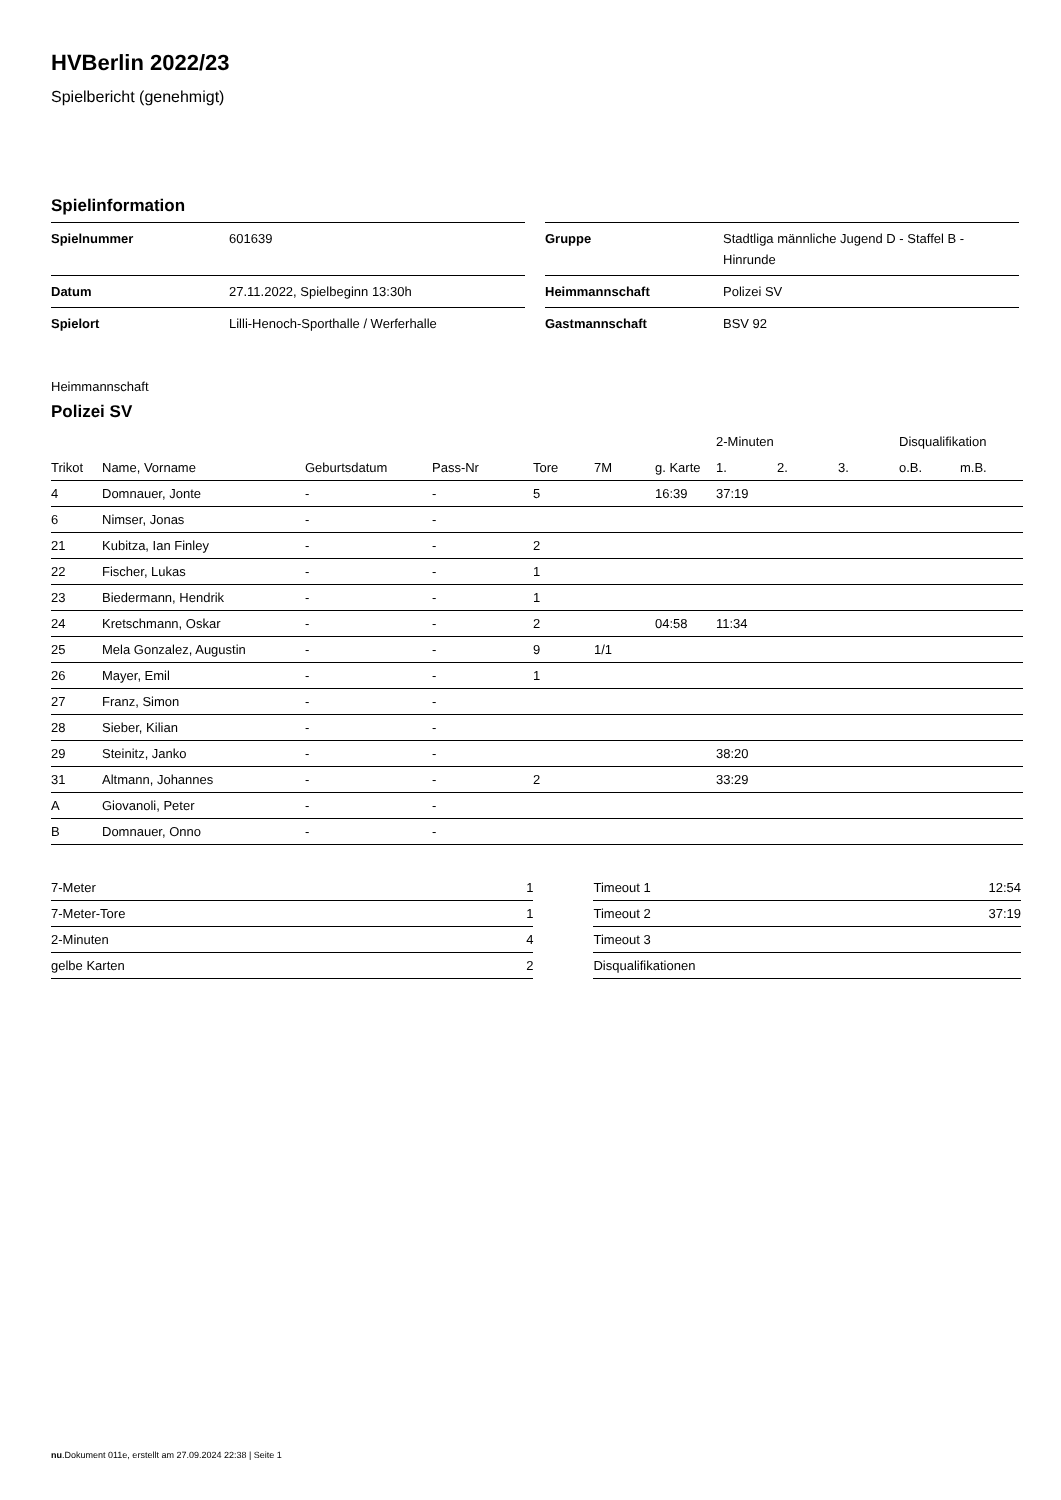HVBerlin 2022/23
Spielbericht (genehmigt)
Spielinformation
| Spielnummer | 601639 |
| Datum | 27.11.2022, Spielbeginn 13:30h |
| Spielort | Lilli-Henoch-Sporthalle / Werferhalle |
| Gruppe | Stadtliga männliche Jugend D - Staffel B - Hinrunde |
| Heimmannschaft | Polizei SV |
| Gastmannschaft | BSV 92 |
Heimmannschaft
Polizei SV
| | | | | | | | 2-Minuten | | | Disqualifikation | |
| --- | --- | --- | --- | --- | --- | --- | --- | --- | --- | --- | --- |
| Trikot | Name, Vorname | Geburtsdatum | Pass-Nr | Tore | 7M | g. Karte | 1. | 2. | 3. | o.B. | m.B. |
| 4 | Domnauer, Jonte | - | - | 5 | | 16:39 | 37:19 | | | | |
| 6 | Nimser, Jonas | - | - | | | | | | | | |
| 21 | Kubitza, Ian Finley | - | - | 2 | | | | | | | |
| 22 | Fischer, Lukas | - | - | 1 | | | | | | | |
| 23 | Biedermann, Hendrik | - | - | 1 | | | | | | | |
| 24 | Kretschmann, Oskar | - | - | 2 | | 04:58 | 11:34 | | | | |
| 25 | Mela Gonzalez, Augustin | - | - | 9 | 1/1 | | | | | | |
| 26 | Mayer, Emil | - | - | 1 | | | | | | | |
| 27 | Franz, Simon | - | - | | | | | | | | |
| 28 | Sieber, Kilian | - | - | | | | | | | | |
| 29 | Steinitz, Janko | - | - | | | | 38:20 | | | | |
| 31 | Altmann, Johannes | - | - | 2 | | | 33:29 | | | | |
| A | Giovanoli, Peter | - | - | | | | | | | | |
| B | Domnauer, Onno | - | - | | | | | | | | |
| 7-Meter | 1 |
| 7-Meter-Tore | 1 |
| 2-Minuten | 4 |
| gelbe Karten | 2 |
| Timeout 1 | 12:54 |
| Timeout 2 | 37:19 |
| Timeout 3 | |
| Disqualifikationen | |
nu.Dokument 011e, erstellt am 27.09.2024 22:38 | Seite 1